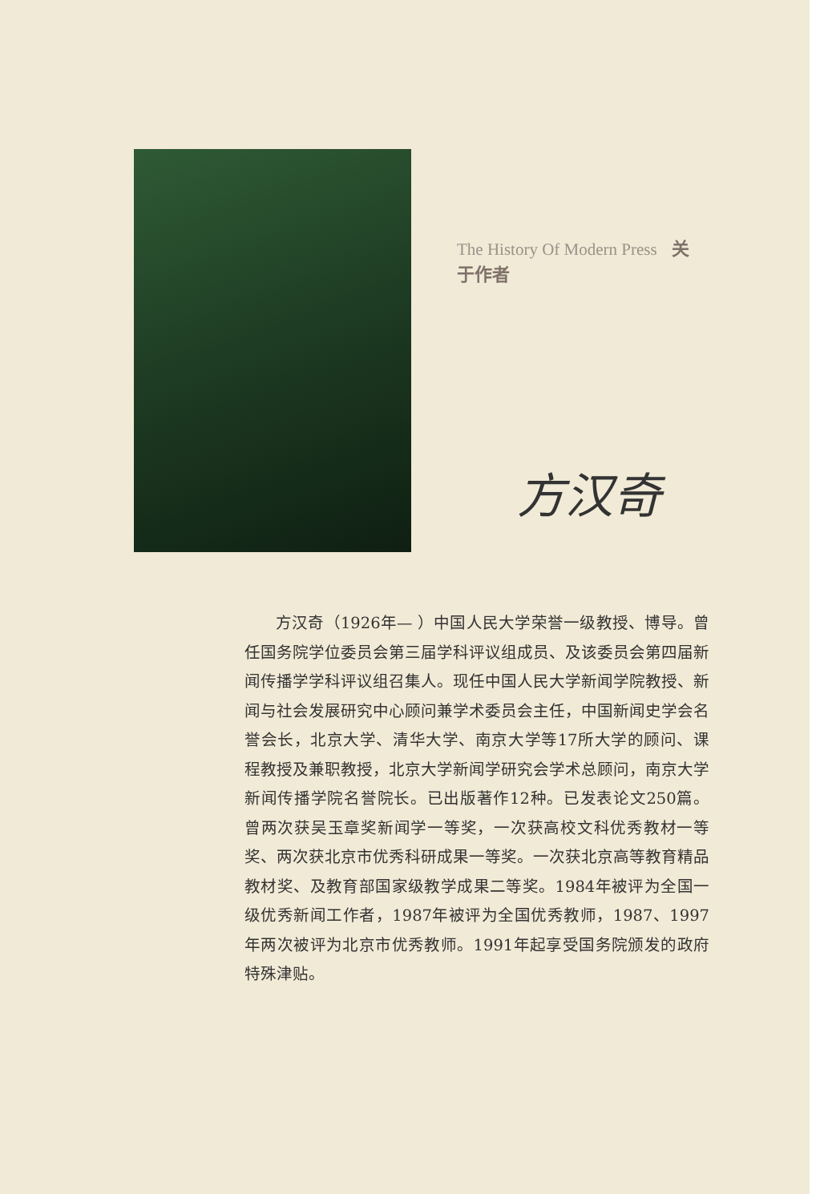The History Of Modern Press 关于作者
方汉奇
方汉奇（1926年— ）中国人民大学荣誉一级教授、博导。曾任国务院学位委员会第三届学科评议组成员、及该委员会第四届新闻传播学学科评议组召集人。现任中国人民大学新闻学院教授、新闻与社会发展研究中心顾问兼学术委员会主任，中国新闻史学会名誉会长，北京大学、清华大学、南京大学等17所大学的顾问、课程教授及兼职教授，北京大学新闻学研究会学术总顾问，南京大学新闻传播学院名誉院长。已出版著作12种。已发表论文250篇。曾两次获吴玉章奖新闻学一等奖，一次获高校文科优秀教材一等奖、两次获北京市优秀科研成果一等奖。一次获北京高等教育精品教材奖、及教育部国家级教学成果二等奖。1984年被评为全国一级优秀新闻工作者，1987年被评为全国优秀教师，1987、1997年两次被评为北京市优秀教师。1991年起享受国务院颁发的政府特殊津贴。